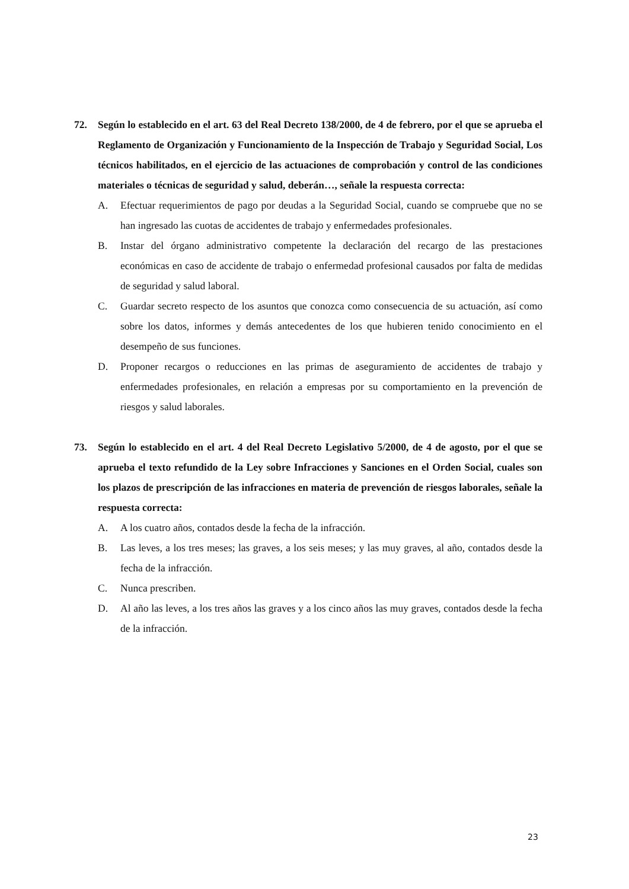72. Según lo establecido en el art. 63 del Real Decreto 138/2000, de 4 de febrero, por el que se aprueba el Reglamento de Organización y Funcionamiento de la Inspección de Trabajo y Seguridad Social, Los técnicos habilitados, en el ejercicio de las actuaciones de comprobación y control de las condiciones materiales o técnicas de seguridad y salud, deberán…, señale la respuesta correcta:
A. Efectuar requerimientos de pago por deudas a la Seguridad Social, cuando se compruebe que no se han ingresado las cuotas de accidentes de trabajo y enfermedades profesionales.
B. Instar del órgano administrativo competente la declaración del recargo de las prestaciones económicas en caso de accidente de trabajo o enfermedad profesional causados por falta de medidas de seguridad y salud laboral.
C. Guardar secreto respecto de los asuntos que conozca como consecuencia de su actuación, así como sobre los datos, informes y demás antecedentes de los que hubieren tenido conocimiento en el desempeño de sus funciones.
D. Proponer recargos o reducciones en las primas de aseguramiento de accidentes de trabajo y enfermedades profesionales, en relación a empresas por su comportamiento en la prevención de riesgos y salud laborales.
73. Según lo establecido en el art. 4 del Real Decreto Legislativo 5/2000, de 4 de agosto, por el que se aprueba el texto refundido de la Ley sobre Infracciones y Sanciones en el Orden Social, cuales son los plazos de prescripción de las infracciones en materia de prevención de riesgos laborales, señale la respuesta correcta:
A. A los cuatro años, contados desde la fecha de la infracción.
B. Las leves, a los tres meses; las graves, a los seis meses; y las muy graves, al año, contados desde la fecha de la infracción.
C. Nunca prescriben.
D. Al año las leves, a los tres años las graves y a los cinco años las muy graves, contados desde la fecha de la infracción.
23